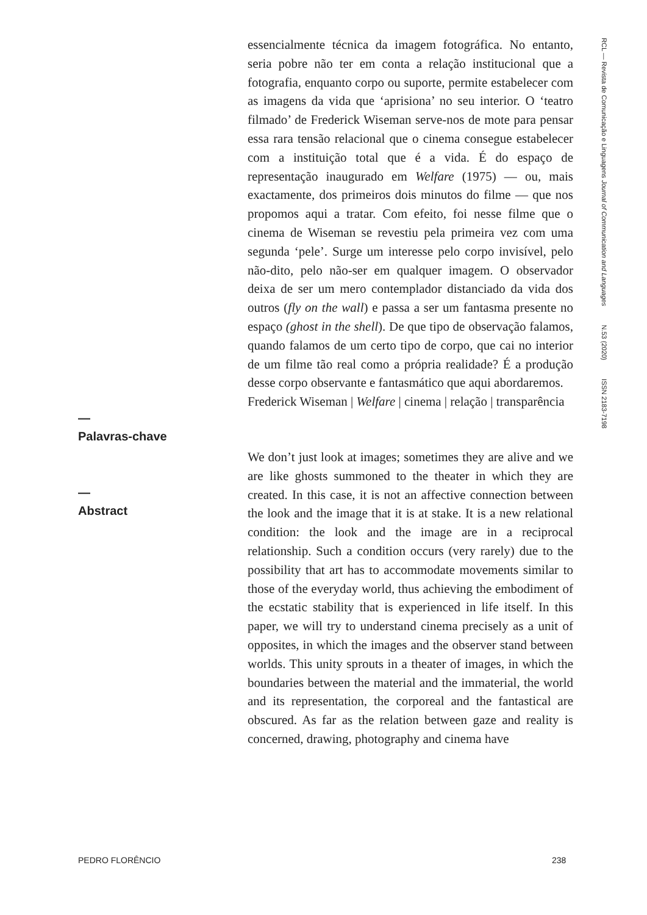RCL — Revista de Comunicação e Linguagens Journal of Communication and Languages N.53 (2020) ISSN 2183-7198
essencialmente técnica da imagem fotográfica. No entanto, seria pobre não ter em conta a relação institucional que a fotografia, enquanto corpo ou suporte, permite estabelecer com as imagens da vida que ‘aprisiona’ no seu interior. O ‘teatro filmado’ de Frederick Wiseman serve-nos de mote para pensar essa rara tensão relacional que o cinema consegue estabelecer com a instituição total que é a vida. É do espaço de representação inaugurado em Welfare (1975) — ou, mais exactamente, dos primeiros dois minutos do filme — que nos propomos aqui a tratar. Com efeito, foi nesse filme que o cinema de Wiseman se revestiu pela primeira vez com uma segunda ‘pele’. Surge um interesse pelo corpo invisível, pelo não-dito, pelo não-ser em qualquer imagem. O observador deixa de ser um mero contemplador distanciado da vida dos outros (fly on the wall) e passa a ser um fantasma presente no espaço (ghost in the shell). De que tipo de observação falamos, quando falamos de um certo tipo de corpo, que cai no interior de um filme tão real como a própria realidade? É a produção desse corpo observante e fantasmático que aqui abordaremos.
Frederick Wiseman | Welfare | cinema | relação | transparência
We don’t just look at images; sometimes they are alive and we are like ghosts summoned to the theater in which they are created. In this case, it is not an affective connection between the look and the image that it is at stake. It is a new relational condition: the look and the image are in a reciprocal relationship. Such a condition occurs (very rarely) due to the possibility that art has to accommodate movements similar to those of the everyday world, thus achieving the embodiment of the ecstatic stability that is experienced in life itself. In this paper, we will try to understand cinema precisely as a unit of opposites, in which the images and the observer stand between worlds. This unity sprouts in a theater of images, in which the boundaries between the material and the immaterial, the world and its representation, the corporeal and the fantastical are obscured. As far as the relation between gaze and reality is concerned, drawing, photography and cinema have
—
Palavras-chave
—
Abstract
PEDRO FLORÊNCIO 238